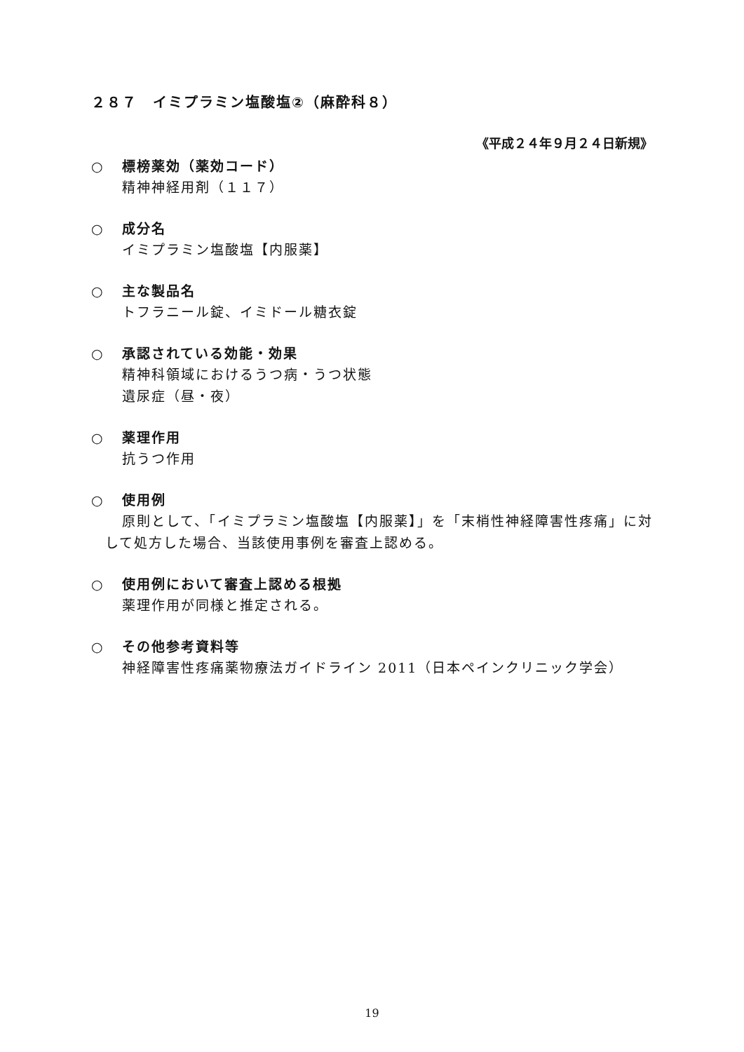２８７　イミプラミン塩酸塩②（麻酔科８）
《平成２４年９月２４日新規》
○ 標榜薬効（薬効コード）
精神神経用剤（１１７）
○ 成分名
イミプラミン塩酸塩【内服薬】
○ 主な製品名
トフラニール錠、イミドール糖衣錠
○ 承認されている効能・効果
精神科領域におけるうつ病・うつ状態
遺尿症（昼・夜）
○ 薬理作用
抗うつ作用
○ 使用例
原則として、「イミプラミン塩酸塩【内服薬】」を「末梢性神経障害性疼痛」に対して処方した場合、当該使用事例を審査上認める。
○ 使用例において審査上認める根拠
薬理作用が同様と推定される。
○ その他参考資料等
神経障害性疼痛薬物療法ガイドライン 2011（日本ペインクリニック学会）
19